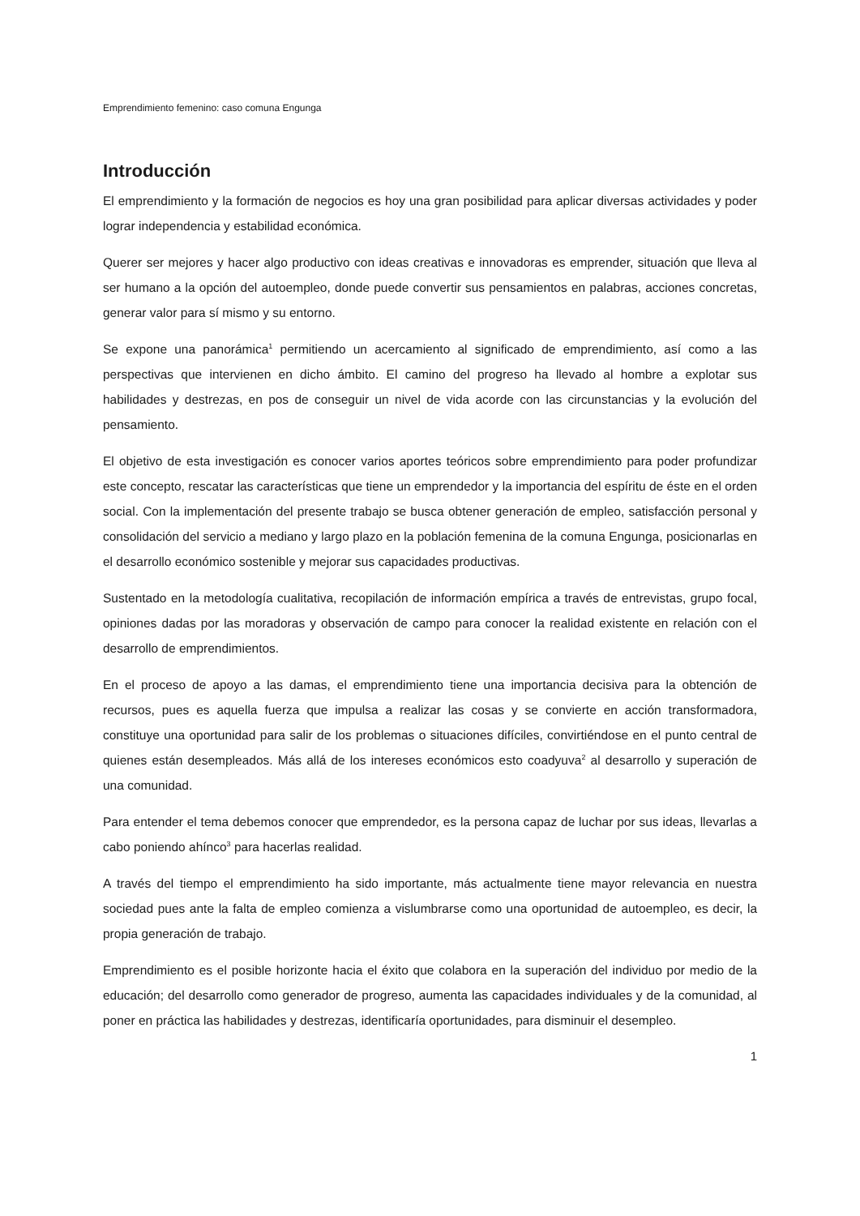Emprendimiento femenino: caso comuna Engunga
Introducción
El emprendimiento y la formación de negocios es hoy una gran posibilidad para aplicar diversas actividades y poder lograr independencia y estabilidad económica.
Querer ser mejores y hacer algo productivo con ideas creativas e innovadoras es emprender, situación que lleva al ser humano a la opción del autoempleo, donde puede convertir sus pensamientos en palabras, acciones concretas, generar valor para sí mismo y su entorno.
Se expone una panorámica<sup>1</sup> permitiendo un acercamiento al significado de emprendimiento, así como a las perspectivas que intervienen en dicho ámbito. El camino del progreso ha llevado al hombre a explotar sus habilidades y destrezas, en pos de conseguir un nivel de vida acorde con las circunstancias y la evolución del pensamiento.
El objetivo de esta investigación es conocer varios aportes teóricos sobre emprendimiento para poder profundizar este concepto, rescatar las características que tiene un emprendedor y la importancia del espíritu de éste en el orden social. Con la implementación del presente trabajo se busca obtener generación de empleo, satisfacción personal y consolidación del servicio a mediano y largo plazo en la población femenina de la comuna Engunga, posicionarlas en el desarrollo económico sostenible y mejorar sus capacidades productivas.
Sustentado en la metodología cualitativa, recopilación de información empírica a través de entrevistas, grupo focal, opiniones dadas por las moradoras y observación de campo para conocer la realidad existente en relación con el desarrollo de emprendimientos.
En el proceso de apoyo a las damas, el emprendimiento tiene una importancia decisiva para la obtención de recursos, pues es aquella fuerza que impulsa a realizar las cosas y se convierte en acción transformadora, constituye una oportunidad para salir de los problemas o situaciones difíciles, convirtiéndose en el punto central de quienes están desempleados. Más allá de los intereses económicos esto coadyuva<sup>2</sup> al desarrollo y superación de una comunidad.
Para entender el tema debemos conocer que emprendedor, es la persona capaz de luchar por sus ideas, llevarlas a cabo poniendo ahínco<sup>3</sup> para hacerlas realidad.
A través del tiempo el emprendimiento ha sido importante, más actualmente tiene mayor relevancia en nuestra sociedad pues ante la falta de empleo comienza a vislumbrarse como una oportunidad de autoempleo, es decir, la propia generación de trabajo.
Emprendimiento es el posible horizonte hacia el éxito que colabora en la superación del individuo por medio de la educación; del desarrollo como generador de progreso, aumenta las capacidades individuales y de la comunidad, al poner en práctica las habilidades y destrezas, identificaría oportunidades, para disminuir el desempleo.
1